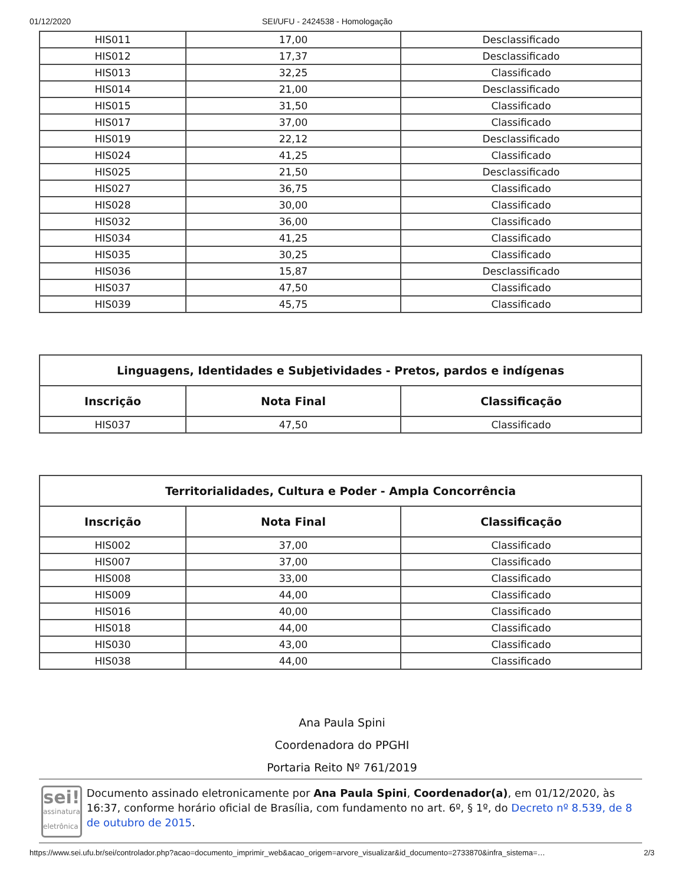01/12/2020 SEI/UFU - 2424538 - Homologação
| HIS011 | 17,00 | Desclassificado |
| HIS012 | 17,37 | Desclassificado |
| HIS013 | 32,25 | Classificado |
| HIS014 | 21,00 | Desclassificado |
| HIS015 | 31,50 | Classificado |
| HIS017 | 37,00 | Classificado |
| HIS019 | 22,12 | Desclassificado |
| HIS024 | 41,25 | Classificado |
| HIS025 | 21,50 | Desclassificado |
| HIS027 | 36,75 | Classificado |
| HIS028 | 30,00 | Classificado |
| HIS032 | 36,00 | Classificado |
| HIS034 | 41,25 | Classificado |
| HIS035 | 30,25 | Classificado |
| HIS036 | 15,87 | Desclassificado |
| HIS037 | 47,50 | Classificado |
| HIS039 | 45,75 | Classificado |
| Linguagens, Identidades e Subjetividades - Pretos, pardos e indígenas | | |
| --- | --- | --- |
| Inscrição | Nota Final | Classificação |
| HIS037 | 47,50 | Classificado |
| Territorialidades, Cultura e Poder - Ampla Concorrência | | |
| --- | --- | --- |
| Inscrição | Nota Final | Classificação |
| HIS002 | 37,00 | Classificado |
| HIS007 | 37,00 | Classificado |
| HIS008 | 33,00 | Classificado |
| HIS009 | 44,00 | Classificado |
| HIS016 | 40,00 | Classificado |
| HIS018 | 44,00 | Classificado |
| HIS030 | 43,00 | Classificado |
| HIS038 | 44,00 | Classificado |
Ana Paula Spini
Coordenadora do PPGHI
Portaria Reito Nº 761/2019
sei!
assinatura eletrônica
Documento assinado eletronicamente por Ana Paula Spini, Coordenador(a), em 01/12/2020, às 16:37, conforme horário oficial de Brasília, com fundamento no art. 6º, § 1º, do Decreto nº 8.539, de 8 de outubro de 2015.
https://www.sei.ufu.br/sei/controlador.php?acao=documento_imprimir_web&acao_origem=arvore_visualizar&id_documento=2733870&infra_sistema=… 2/3